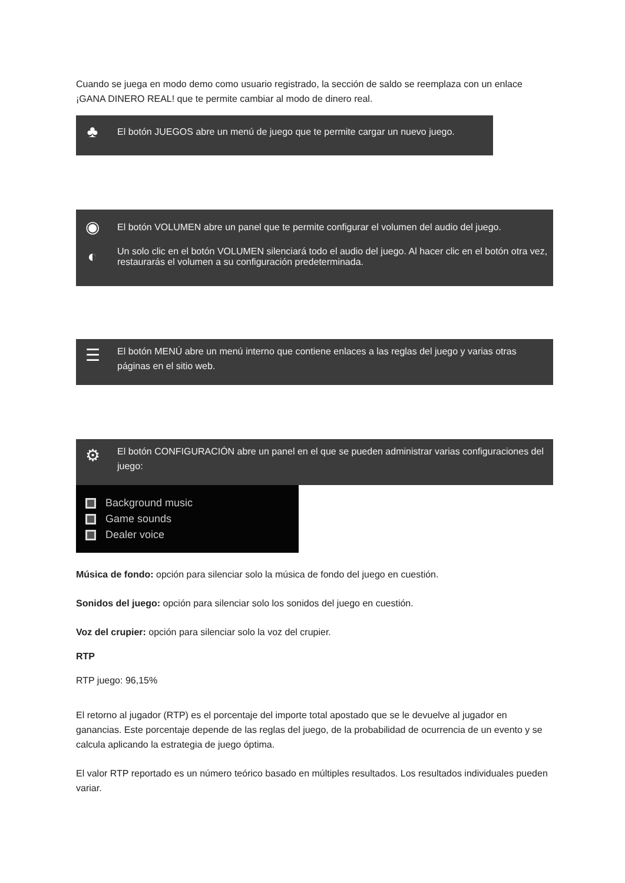Cuando se juega en modo demo como usuario registrado, la sección de saldo se reemplaza con un enlace ¡GANA DINERO REAL! que te permite cambiar al modo de dinero real.
♣
El botón JUEGOS abre un menú de juego que te permite cargar un nuevo juego.
◉
El botón VOLUMEN abre un panel que te permite configurar el volumen del audio del juego.
◐
Un solo clic en el botón VOLUMEN silenciará todo el audio del juego. Al hacer clic en el botón otra vez, restaurarás el volumen a su configuración predeterminada.
☰
El botón MENÚ abre un menú interno que contiene enlaces a las reglas del juego y varias otras páginas en el sitio web.
⚙
El botón CONFIGURACIÓN abre un panel en el que se pueden administrar varias configuraciones del juego:
Background music
Game sounds
Dealer voice
Música de fondo: opción para silenciar solo la música de fondo del juego en cuestión.
Sonidos del juego: opción para silenciar solo los sonidos del juego en cuestión.
Voz del crupier: opción para silenciar solo la voz del crupier.
RTP
RTP juego: 96,15%
El retorno al jugador (RTP) es el porcentaje del importe total apostado que se le devuelve al jugador en ganancias. Este porcentaje depende de las reglas del juego, de la probabilidad de ocurrencia de un evento y se calcula aplicando la estrategia de juego óptima.
El valor RTP reportado es un número teórico basado en múltiples resultados. Los resultados individuales pueden variar.